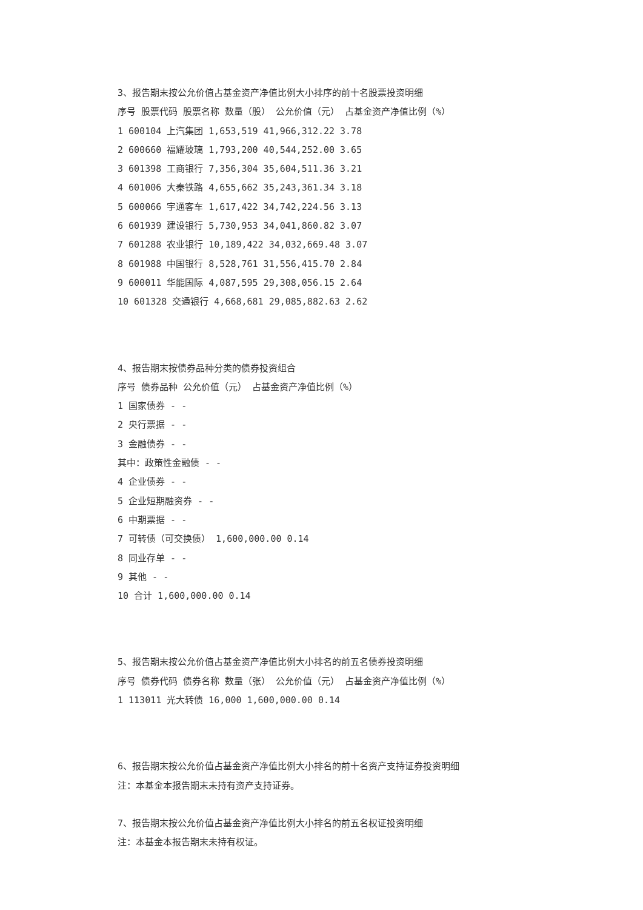3、报告期末按公允价值占基金资产净值比例大小排序的前十名股票投资明细
序号 股票代码 股票名称 数量（股） 公允价值（元） 占基金资产净值比例（%）
1 600104 上汽集团 1,653,519 41,966,312.22 3.78
2 600660 福耀玻璃 1,793,200 40,544,252.00 3.65
3 601398 工商银行 7,356,304 35,604,511.36 3.21
4 601006 大秦铁路 4,655,662 35,243,361.34 3.18
5 600066 宇通客车 1,617,422 34,742,224.56 3.13
6 601939 建设银行 5,730,953 34,041,860.82 3.07
7 601288 农业银行 10,189,422 34,032,669.48 3.07
8 601988 中国银行 8,528,761 31,556,415.70 2.84
9 600011 华能国际 4,087,595 29,308,056.15 2.64
10 601328 交通银行 4,668,681 29,085,882.63 2.62
4、报告期末按债券品种分类的债券投资组合
序号 债券品种 公允价值（元） 占基金资产净值比例（%）
1 国家债券 - -
2 央行票据 - -
3 金融债券 - -
其中：政策性金融债 - -
4 企业债券 - -
5 企业短期融资券 - -
6 中期票据 - -
7 可转债（可交换债） 1,600,000.00 0.14
8 同业存单 - -
9 其他 - -
10 合计 1,600,000.00 0.14
5、报告期末按公允价值占基金资产净值比例大小排名的前五名债券投资明细
序号 债券代码 债券名称 数量（张） 公允价值（元） 占基金资产净值比例（%）
1 113011 光大转债 16,000 1,600,000.00 0.14
6、报告期末按公允价值占基金资产净值比例大小排名的前十名资产支持证券投资明细
注：本基金本报告期末未持有资产支持证券。
7、报告期末按公允价值占基金资产净值比例大小排名的前五名权证投资明细
注：本基金本报告期末未持有权证。